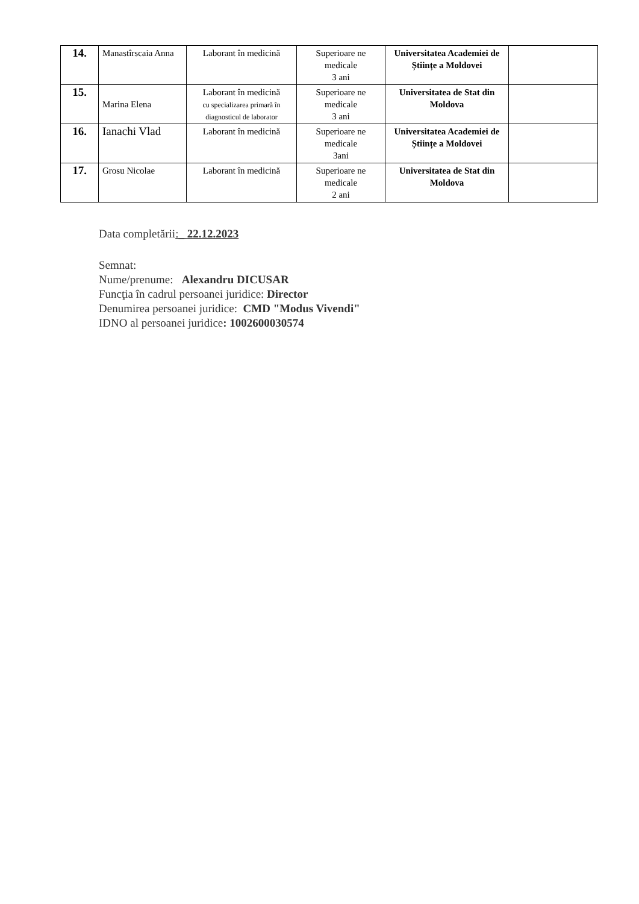| 14. | Manastîrscaia Anna | Laborant în medicină | Superioare ne medicale 3 ani | Universitatea Academiei de Științe a Moldovei | |
| 15. | Marina Elena | Laborant în medicină cu specializarea primară în diagnosticul de laborator | Superioare ne medicale 3 ani | Universitatea de Stat din Moldova | |
| 16. | Ianachi Vlad | Laborant în medicină | Superioare ne medicale 3ani | Universitatea Academiei de Științe a Moldovei | |
| 17. | Grosu Nicolae | Laborant în medicină | Superioare ne medicale 2 ani | Universitatea de Stat din Moldova | |
Data completării:_ 22.12.2023
Semnat:
Nume/prenume: Alexandru DICUSAR
Funcţia în cadrul persoanei juridice: Director
Denumirea persoanei juridice: CMD "Modus Vivendi"
IDNO al persoanei juridice: 1002600030574